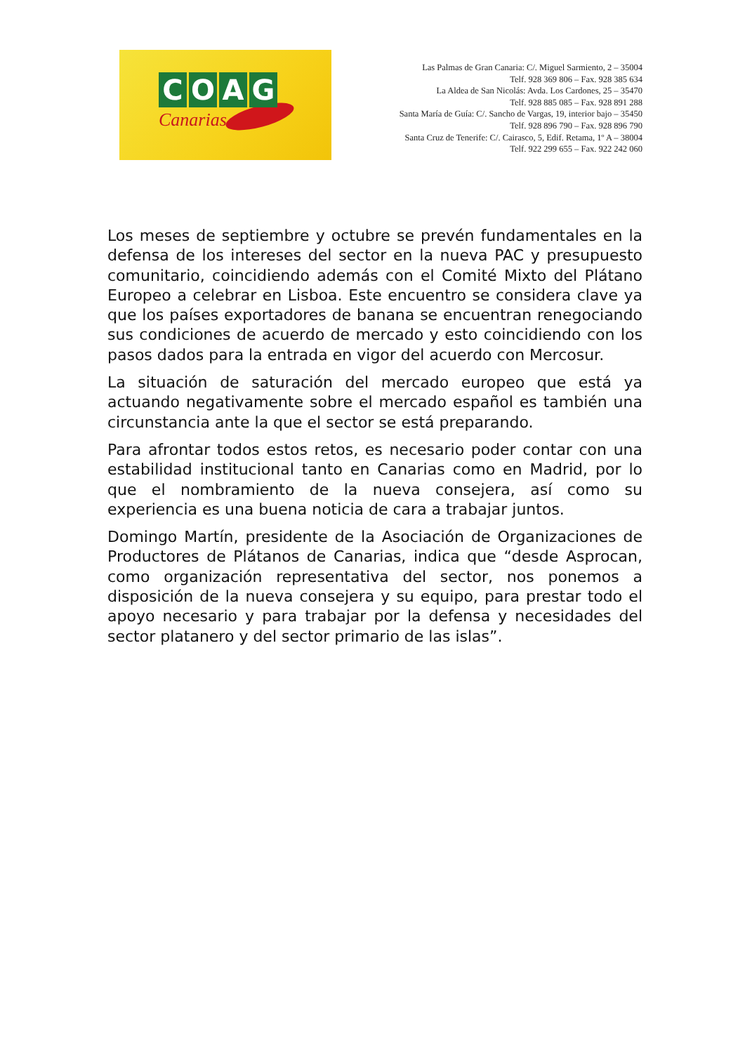COAG
Canarias
Las Palmas de Gran Canaria: C/. Miguel Sarmiento, 2 – 35004
Telf. 928 369 806 – Fax. 928 385 634
La Aldea de San Nicolás: Avda. Los Cardones, 25 – 35470
Telf. 928 885 085 – Fax. 928 891 288
Santa María de Guía: C/. Sancho de Vargas, 19, interior bajo – 35450
Telf. 928 896 790 – Fax. 928 896 790
Santa Cruz de Tenerife: C/. Cairasco, 5, Edif. Retama, 1º A – 38004
Telf. 922 299 655 – Fax. 922 242 060
Los meses de septiembre y octubre se prevén fundamentales en la defensa de los intereses del sector en la nueva PAC y presupuesto comunitario, coincidiendo además con el Comité Mixto del Plátano Europeo a celebrar en Lisboa. Este encuentro se considera clave ya que los países exportadores de banana se encuentran renegociando sus condiciones de acuerdo de mercado y esto coincidiendo con los pasos dados para la entrada en vigor del acuerdo con Mercosur.
La situación de saturación del mercado europeo que está ya actuando negativamente sobre el mercado español es también una circunstancia ante la que el sector se está preparando.
Para afrontar todos estos retos, es necesario poder contar con una estabilidad institucional tanto en Canarias como en Madrid, por lo que el nombramiento de la nueva consejera, así como su experiencia es una buena noticia de cara a trabajar juntos.
Domingo Martín, presidente de la Asociación de Organizaciones de Productores de Plátanos de Canarias, indica que “desde Asprocan, como organización representativa del sector, nos ponemos a disposición de la nueva consejera y su equipo, para prestar todo el apoyo necesario y para trabajar por la defensa y necesidades del sector platanero y del sector primario de las islas”.